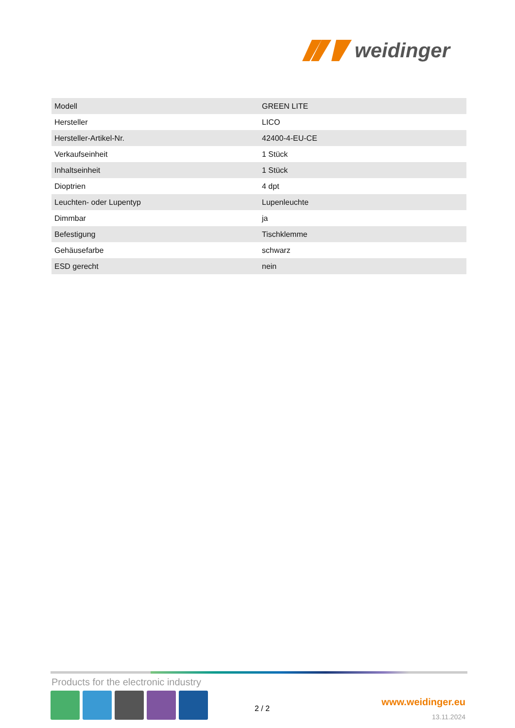weidinger
| Modell | GREEN LITE |
| Hersteller | LICO |
| Hersteller-Artikel-Nr. | 42400-4-EU-CE |
| Verkaufseinheit | 1 Stück |
| Inhaltseinheit | 1 Stück |
| Dioptrien | 4 dpt |
| Leuchten- oder Lupentyp | Lupenleuchte |
| Dimmbar | ja |
| Befestigung | Tischklemme |
| Gehäusefarbe | schwarz |
| ESD gerecht | nein |
Products for the electronic industry
2 / 2
www.weidinger.eu
13.11.2024